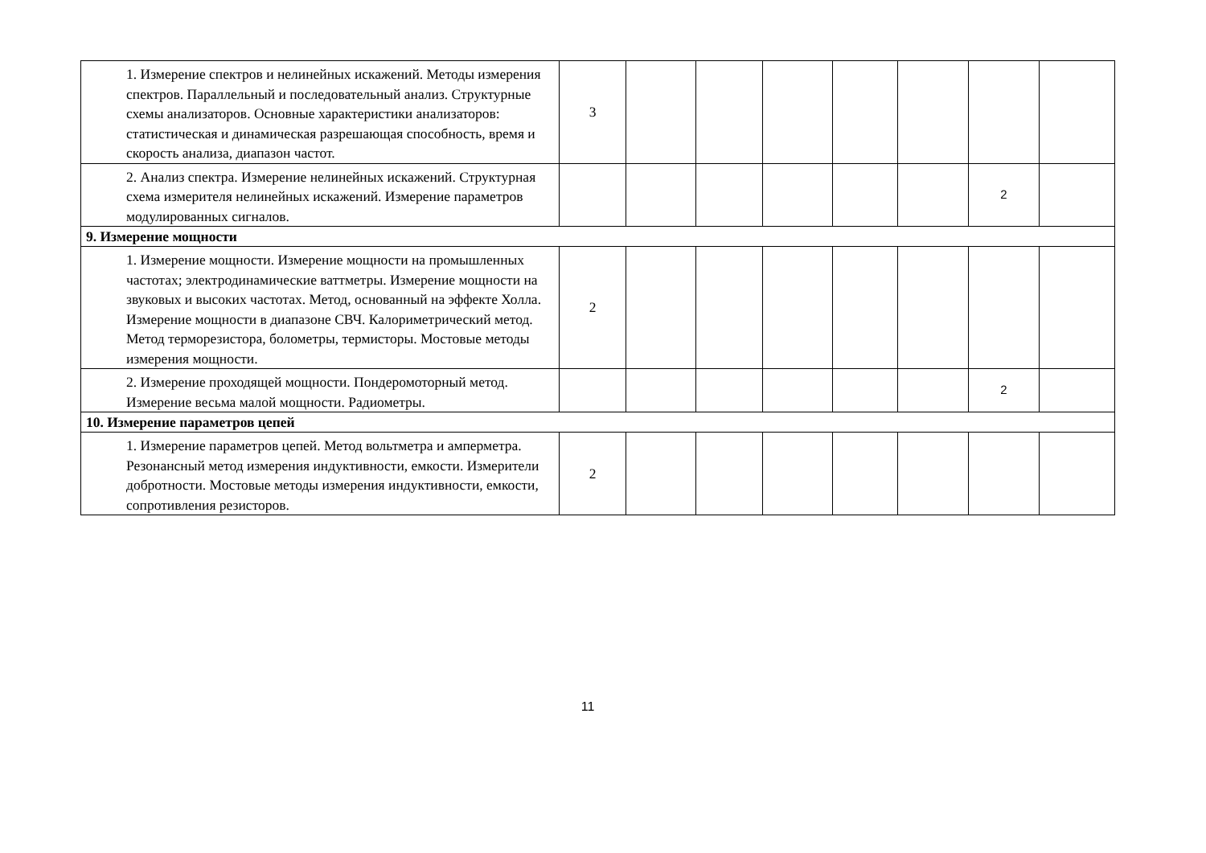| 1. Измерение спектров и нелинейных искажений. Методы измерения спектров. Параллельный и последовательный анализ. Структурные схемы анализаторов. Основные характеристики анализаторов: статистическая и динамическая разрешающая способность, время и скорость анализа, диапазон частот. | 3 | | | | | | | |
| 2. Анализ спектра. Измерение нелинейных искажений. Структурная схема измерителя нелинейных искажений. Измерение параметров модулированных сигналов. | | | | | | | 2 | |
| 9. Измерение мощности | | | | | | | | |
| 1. Измерение мощности. Измерение мощности на промышленных частотах; электродинамические ваттметры. Измерение мощности на звуковых и высоких частотах. Метод, основанный на эффекте Холла. Измерение мощности в диапазоне СВЧ. Калориметрический метод. Метод терморезистора, болометры, термисторы. Мостовые методы измерения мощности. | 2 | | | | | | | |
| 2. Измерение проходящей мощности. Пондеромоторный метод. Измерение весьма малой мощности. Радиометры. | | | | | | | 2 | |
| 10. Измерение параметров цепей | | | | | | | | |
| 1. Измерение параметров цепей. Метод вольтметра и амперметра. Резонансный метод измерения индуктивности, емкости. Измерители добротности. Мостовые методы измерения индуктивности, емкости, сопротивления резисторов. | 2 | | | | | | | |
11